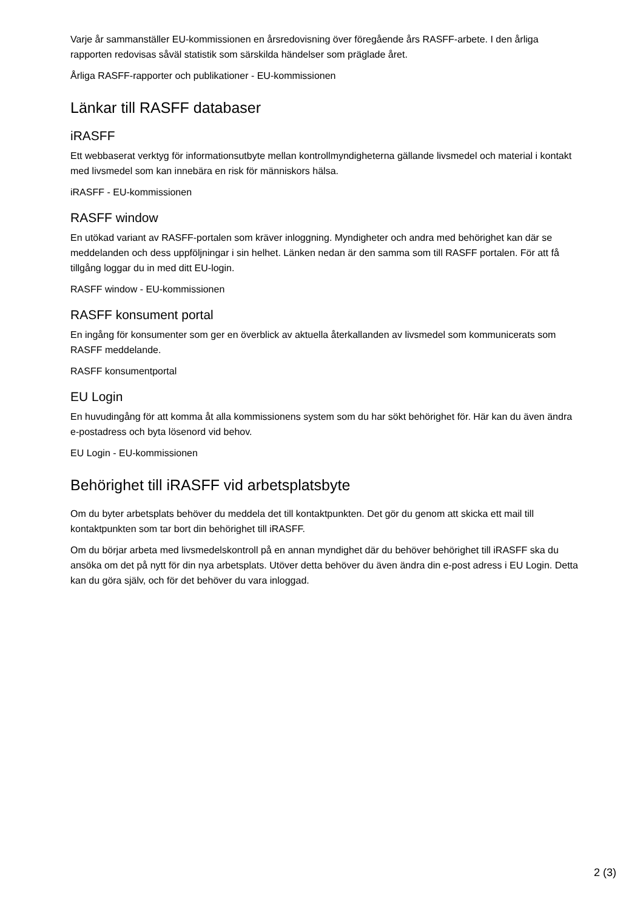Varje år sammanställer EU-kommissionen en årsredovisning över föregående års RASFF-arbete. I den årliga rapporten redovisas såväl statistik som särskilda händelser som präglade året.
Årliga RASFF-rapporter och publikationer - EU-kommissionen
Länkar till RASFF databaser
iRASFF
Ett webbaserat verktyg för informationsutbyte mellan kontrollmyndigheterna gällande livsmedel och material i kontakt med livsmedel som kan innebära en risk för människors hälsa.
iRASFF - EU-kommissionen
RASFF window
En utökad variant av RASFF-portalen som kräver inloggning. Myndigheter och andra med behörighet kan där se meddelanden och dess uppföljningar i sin helhet. Länken nedan är den samma som till RASFF portalen. För att få tillgång loggar du in med ditt EU-login.
RASFF window - EU-kommissionen
RASFF konsument portal
En ingång för konsumenter som ger en överblick av aktuella återkallanden av livsmedel som kommunicerats som RASFF meddelande.
RASFF konsumentportal
EU Login
En huvudingång för att komma åt alla kommissionens system som du har sökt behörighet för. Här kan du även ändra e-postadress och byta lösenord vid behov.
EU Login - EU-kommissionen
Behörighet till iRASFF vid arbetsplatsbyte
Om du byter arbetsplats behöver du meddela det till kontaktpunkten. Det gör du genom att skicka ett mail till kontaktpunkten som tar bort din behörighet till iRASFF.
Om du börjar arbeta med livsmedelskontroll på en annan myndighet där du behöver behörighet till iRASFF ska du ansöka om det på nytt för din nya arbetsplats. Utöver detta behöver du även ändra din e-post adress i EU Login. Detta kan du göra själv, och för det behöver du vara inloggad.
2 (3)